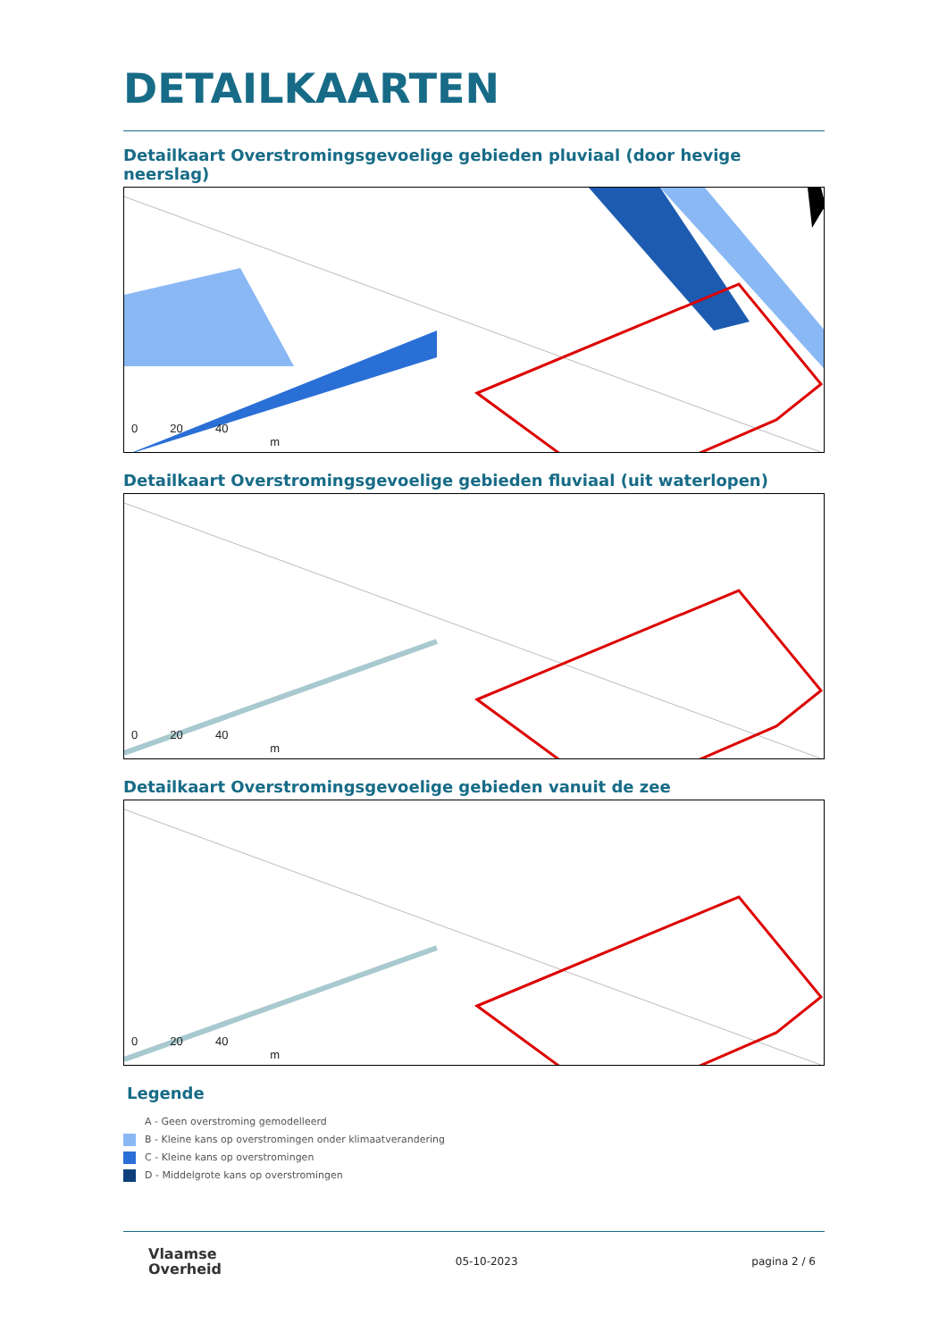DETAILKAARTEN
Detailkaart Overstromingsgevoelige gebieden pluviaal (door hevige neerslag)
0 20 40
m
Detailkaart Overstromingsgevoelige gebieden fluviaal (uit waterlopen)
0 20 40
m
Detailkaart Overstromingsgevoelige gebieden vanuit de zee
0 20 40
m
Legende
A - Geen overstroming gemodelleerd
B - Kleine kans op overstromingen onder klimaatverandering
C - Kleine kans op overstromingen
D - Middelgrote kans op overstromingen
Vlaamse
Overheid
05-10-2023 pagina 2 / 6